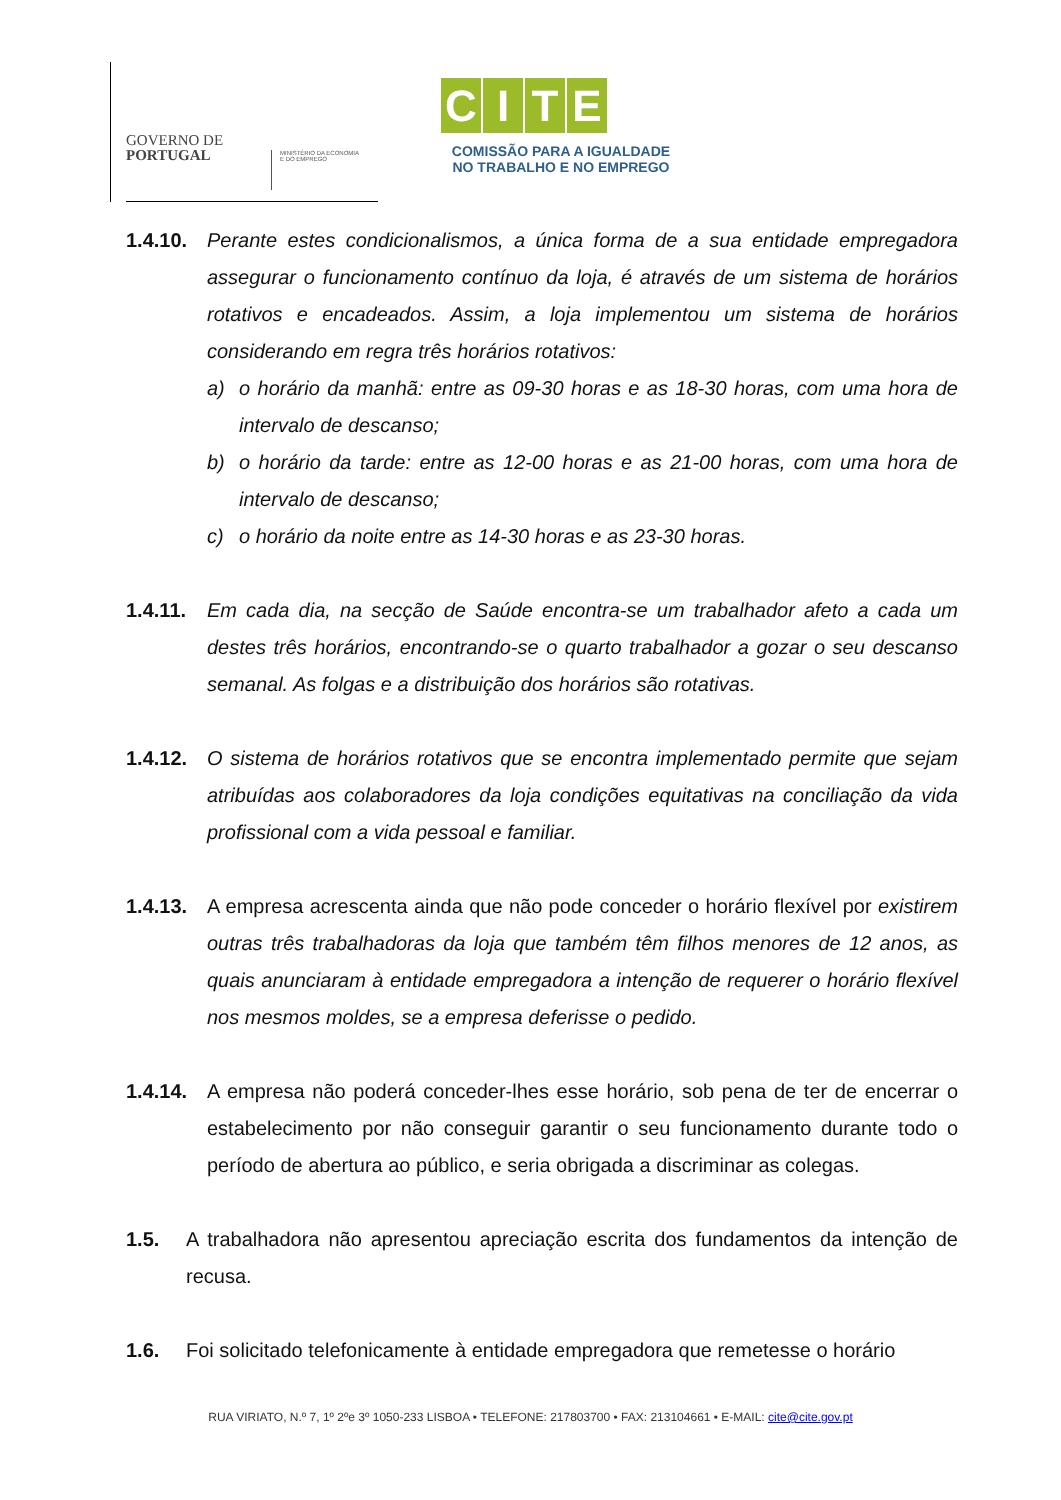GOVERNO DE
PORTUGAL
MINISTÉRIO DA ECONOMIA
E DO EMPREGO
CITE
COMISSÃO PARA A IGUALDADE
NO TRABALHO E NO EMPREGO
1.4.10.
Perante estes condicionalismos, a única forma de a sua entidade empregadora assegurar o funcionamento contínuo da loja, é através de um sistema de horários rotativos e encadeados. Assim, a loja implementou um sistema de horários considerando em regra três horários rotativos:
a) o horário da manhã: entre as 09-30 horas e as 18-30 horas, com uma hora de intervalo de descanso;
b) o horário da tarde: entre as 12-00 horas e as 21-00 horas, com uma hora de intervalo de descanso;
c) o horário da noite entre as 14-30 horas e as 23-30 horas.
1.4.11.
Em cada dia, na secção de Saúde encontra-se um trabalhador afeto a cada um destes três horários, encontrando-se o quarto trabalhador a gozar o seu descanso semanal. As folgas e a distribuição dos horários são rotativas.
1.4.12.
O sistema de horários rotativos que se encontra implementado permite que sejam atribuídas aos colaboradores da loja condições equitativas na conciliação da vida profissional com a vida pessoal e familiar.
1.4.13.
A empresa acrescenta ainda que não pode conceder o horário flexível por existirem outras três trabalhadoras da loja que também têm filhos menores de 12 anos, as quais anunciaram à entidade empregadora a intenção de requerer o horário flexível nos mesmos moldes, se a empresa deferisse o pedido.
1.4.14.
A empresa não poderá conceder-lhes esse horário, sob pena de ter de encerrar o estabelecimento por não conseguir garantir o seu funcionamento durante todo o período de abertura ao público, e seria obrigada a discriminar as colegas.
1.5. A trabalhadora não apresentou apreciação escrita dos fundamentos da intenção de recusa.
1.6. Foi solicitado telefonicamente à entidade empregadora que remetesse o horário
RUA VIRIATO, N.º 7, 1º 2ºe 3º 1050-233 LISBOA • TELEFONE: 217803700 • FAX: 213104661 • E-MAIL: cite@cite.gov.pt